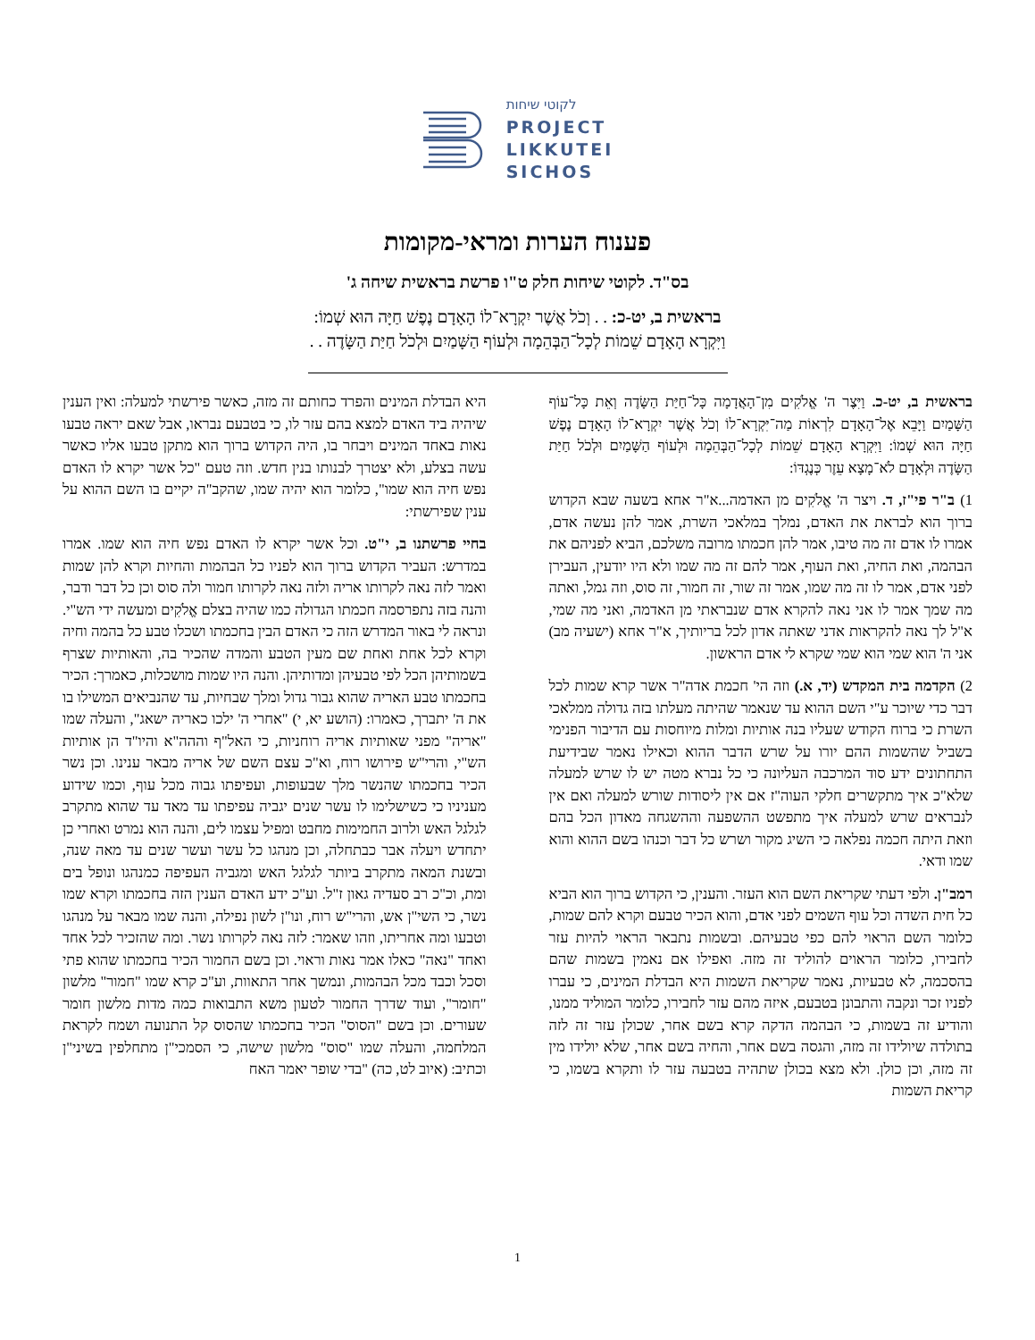לקוטי שיחות
PROJECT
LIKKUTEI
SICHOS
פענוח הערות ומראי-מקומות
בס"ד. לקוטי שיחות חלק ט"ו פרשת בראשית שיחה ג'
בראשית ב, יט-כ: . . וְכֹל אֲשֶׁר יִקְרָא־לוֹ הָאָדָם נֶפֶשׁ חַיָּה הוּא שְׁמוֹ:
וַיִּקְרָא הָאָדָם שֵׁמוֹת לְכָל־הַבְּהֵמָה וּלְעוֹף הַשָּׁמַיִם וּלְכֹל חַיַּת הַשָּׂדֶה . .
בראשית ב, יט-כ. וַיִּצֶר ה' אֱלֹקִים מִן־הָאֲדָמָה כָּל־חַיַּת הַשָּׂדֶה וְאֵת כָּל־עוֹף הַשָּׁמַיִם וַיָּבֵא אֶל־הָאָדָם לִרְאוֹת מַה־יִּקְרָא־לוֹ וְכֹל אֲשֶׁר יִקְרָא־לוֹ הָאָדָם נֶפֶשׁ חַיָּה הוּא שְׁמוֹ: וַיִּקְרָא הָאָדָם שֵׁמוֹת לְכָל־הַבְּהֵמָה וּלְעוֹף הַשָּׁמַיִם וּלְכֹל חַיַּת הַשָּׂדֶה וּלְאָדָם לֹא־מָצָא עֵזֶר כְּנֶגְדּוֹ:
1) ב"ר פי"ז, ד. ויצר ה' אֱלֹקִים מן האדמה...א"ר אחא בשעה שבא הקדוש ברוך הוא לבראת את האדם, נמלך במלאכי השרת, אמר להן נעשה אדם, אמרו לו אדם זה מה טיבו, אמר להן חכמתו מרובה משלכם, הביא לפניהם את הבהמה, ואת החיה, ואת העוף, אמר להם זה מה שמו ולא היו יודעין, העבירן לפני אדם, אמר לו זה מה שמו, אמר זה שור, זה חמור, זה סוס, וזה גמל, ואתה מה שמך אמר לו אני נאה להקרא אדם שנבראתי מן האדמה, ואני מה שמי, א"ל לך נאה להקראות אדני שאתה אדון לכל בריותיך, א"ר אחא (ישעיה מב) אני ה' הוא שמי הוא שמי שקרא לי אדם הראשון.
2) הקדמה בית המקדש (יד, א.) וזה הי' חכמת אדה"ר אשר קרא שמות לכל דבר כדי שיוכר ע"י השם ההוא עד שנאמר שהיתה מעלתו בזה גדולה ממלאכי השרת כי ברוח הקודש שעליו בנה אותיות ומלות מיוחסות עם הדיבור הפנימי בשביל שהשמות ההם יורו על שרש הדבר ההוא וכאילו נאמר שבידיעת התחתונים ידע סוד המרכבה העליונה כי כל נברא מטה יש לו שרש למעלה שלא"כ איך מתקשרים חלקי העוה"ז אם אין ליסודות שורש למעלה ואם אין לנבראים שרש למעלה איך מתפשט ההשפעה וההשגחה מאדון הכל בהם וזאת היתה חכמה נפלאה כי השיג מקור ושרש כל דבר וכנהו בשם ההוא והוא שמו ודאי.
רמב"ן. ולפי דעתי שקריאת השם הוא העזר. והענין, כי הקדוש ברוך הוא הביא כל חית השדה וכל עוף השמים לפני אדם, והוא הכיר טבעם וקרא להם שמות, כלומר השם הראוי להם כפי טבעיהם. ובשמות נתבאר הראוי להיות עזר לחבירו, כלומר הראוים להוליד זה מזה. ואפילו אם נאמין בשמות שהם בהסכמה, לא טבעיות, נאמר שקריאת השמות היא הבדלת המינים, כי עברו לפניו זכר ונקבה והתבונן בטבעם, איזה מהם עזר לחבירו, כלומר המוליד ממנו, והודיע זה בשמות, כי הבהמה הדקה קרא בשם אחר, שכולן עזר זה לזה בתולדה שיולידו זה מזה, והגסה בשם אחר, והחיה בשם אחר, שלא יולידו מין זה מזה, וכן כולן. ולא מצא בכולן שתהיה בטבעה עזר לו ותקרא בשמו, כי קריאת השמות
היא הבדלת המינים והפרד כחותם זה מזה, כאשר פירשתי למעלה: ואין הענין שיהיה ביד האדם למצא בהם עזר לו, כי בטבעם נבראו, אבל שאם יראה טבעו נאות באחד המינים ויבחר בו, היה הקדוש ברוך הוא מתקן טבעו אליו כאשר עשה בצלע, ולא יצטרך לבנותו בנין חדש. וזה טעם "כל אשר יקרא לו האדם נפש חיה הוא שמו", כלומר הוא יהיה שמו, שהקב"ה יקיים בו השם ההוא על ענין שפירשתי:
בחיי פרשתנו ב, י"ט. וכל אשר יקרא לו האדם נפש חיה הוא שמו. אמרו במדרש: העביר הקדוש ברוך הוא לפניו כל הבהמות והחיות וקרא להן שמות ואמר לזה נאה לקרותו אריה ולזה נאה לקרותו חמור ולה סוס וכן כל דבר ודבר, והנה בזה נתפרסמה חכמתו הגדולה כמו שהיה בצלם אֱלֹקִים ומעשה ידי הש"י. ונראה לי באור המדרש הזה כי האדם הבין בחכמתו ושכלו טבע כל בהמה וחיה וקרא לכל אחת ואחת שם מעין הטבע והמדה שהכיר בה, והאותיות שצרף בשמותיהן הכל לפי טבעיהן ומדותיהן. והנה היו שמות מושכלות, כאמרך: הכיר בחכמתו טבע האריה שהוא גבור גדול ומלך שבחיות, עד שהנביאים המשילו בו את ה' יתברך, כאמרו: (הושע יא, י) "אחרי ה' ילכו כאריה ישאג", והעלה שמו "אריה" מפני שאותיות אריה רוחניות, כי האל"ף וההה"א והיו"ד הן אותיות הש"י, והרי"ש פירושו רוח, וא"כ עצם השם של אריה מבאר ענינו. וכן נשר הכיר בחכמתו שהנשר מלך שבעופות, ועפיפתו גבוה מכל עוף, וכמו שידוע מעניניו כי כשישלימו לו עשר שנים יגביה עפיפתו עד מאד עד שהוא מתקרב לגלגל האש ולרוב החמימות מחבט ומפיל עצמו לים, והנה הוא נמרט ואחרי כן יתחדש ויעלה אבר כבתחלה, וכן מנהגו כל עשר ועשר שנים עד מאה שנה, ובשנת המאה מתקרב ביותר לגלגל האש ומגביה העפיפה כמנהגו ונופל בים ומת, וכ"כ רב סעדיה גאון ז"ל. וע"כ ידע האדם הענין הזה בחכמתו וקרא שמו נשר, כי השי"ן אש, והרי"ש רוח, ונו"ן לשון נפילה, והנה שמו מבאר על מנהגו וטבעו ומה אחריתו, וזהו שאמר: לזה נאה לקרותו נשר. ומה שהזכיר לכל אחד ואחד "נאה" כאלו אמר נאות וראוי. וכן בשם החמור הכיר בחכמתו שהוא פתי וסכל וכבד מכל הבהמות, ונמשך אחר התאוות, וע"כ קרא שמו "חמור" מלשון "חומר", ועוד שדרך החמור לטעון משא התבואות כמה מדות מלשון חומר שעורים. וכן בשם "הסוס" הכיר בחכמתו שהסוס קל התנועה ושמח לקראת המלחמה, והעלה שמו "סוס" מלשון שישה, כי הסמכי"ן מתחלפין בשיני"ן וכתיב: (איוב לט, כה) "בדי שופר יאמר האח
1